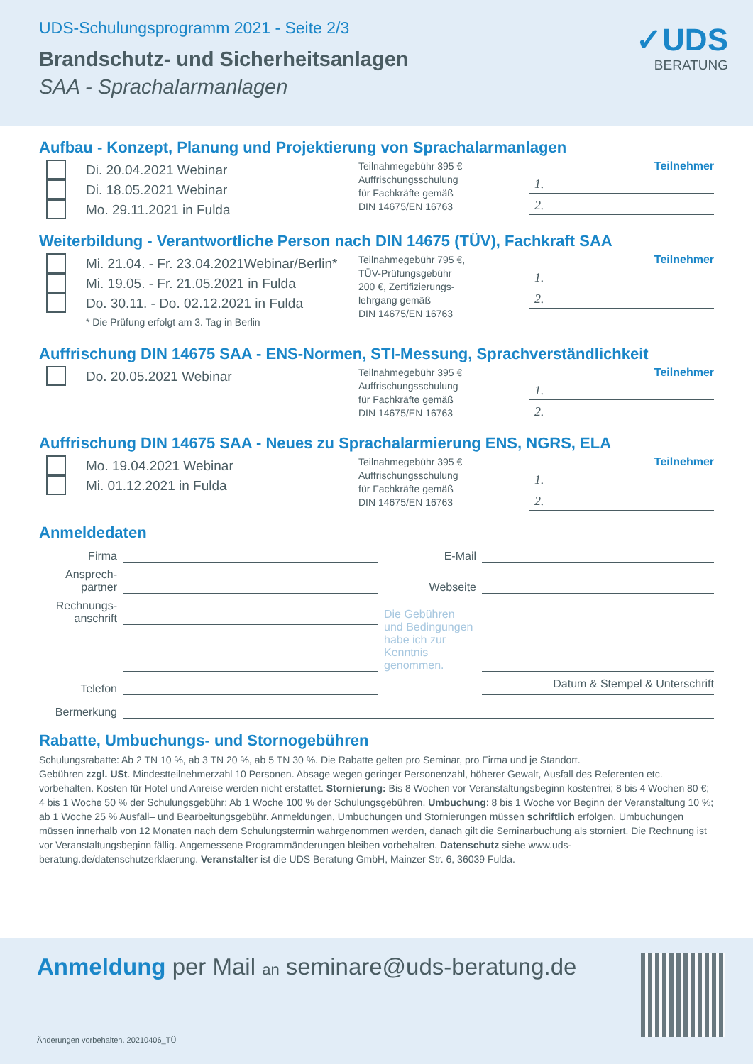UDS-Schulungsprogramm 2021 - Seite 2/3
Brandschutz- und Sicherheitsanlagen
SAA - Sprachalarmanlagen
✓UDS
BERATUNG
Aufbau - Konzept, Planung und Projektierung von Sprachalarmanlagen
Di. 20.04.2021 Webinar
Di. 18.05.2021 Webinar
Mo. 29.11.2021 in Fulda
Teilnahmegebühr 395 €
Auffrischungsschulung
für Fachkräfte gemäß
DIN 14675/EN 16763
Teilnehmer
1.
2.
Weiterbildung - Verantwortliche Person nach DIN 14675 (TÜV), Fachkraft SAA
Mi. 21.04. - Fr. 23.04.2021Webinar/Berlin*
Mi. 19.05. - Fr. 21.05.2021 in Fulda
Do. 30.11. - Do. 02.12.2021 in Fulda
* Die Prüfung erfolgt am 3. Tag in Berlin
Teilnahmegebühr 795 €,
TÜV-Prüfungsgebühr
200 €, Zertifizierungs-
lehrgang gemäß
DIN 14675/EN 16763
Teilnehmer
1.
2.
Auffrischung DIN 14675 SAA - ENS-Normen, STI-Messung, Sprachverständlichkeit
Do. 20.05.2021 Webinar
Teilnahmegebühr 395 €
Auffrischungsschulung
für Fachkräfte gemäß
DIN 14675/EN 16763
Teilnehmer
1.
2.
Auffrischung DIN 14675 SAA - Neues zu Sprachalarmierung ENS, NGRS, ELA
Mo. 19.04.2021 Webinar
Mi. 01.12.2021 in Fulda
Teilnahmegebühr 395 €
Auffrischungsschulung
für Fachkräfte gemäß
DIN 14675/EN 16763
Teilnehmer
1.
2.
Anmeldedaten
Firma
E-Mail
Ansprech-
partner
Webseite
Rechnungs-
anschrift
Die Gebühren und Bedingungen habe ich zur Kenntnis genommen.
Telefon
Datum & Stempel & Unterschrift
Bermerkung
Rabatte, Umbuchungs- und Stornogebühren
Schulungsrabatte: Ab 2 TN 10 %, ab 3 TN 20 %, ab 5 TN 30 %. Die Rabatte gelten pro Seminar, pro Firma und je Standort.
Gebühren zzgl. USt. Mindestteilnehmerzahl 10 Personen. Absage wegen geringer Personenzahl, höherer Gewalt, Ausfall des Referenten etc. vorbehalten. Kosten für Hotel und Anreise werden nicht erstattet. Stornierung: Bis 8 Wochen vor Veranstaltungsbeginn kostenfrei; 8 bis 4 Wochen 80 €; 4 bis 1 Woche 50 % der Schulungsgebühr; Ab 1 Woche 100 % der Schulungsgebühren. Umbuchung: 8 bis 1 Woche vor Beginn der Veranstaltung 10 %; ab 1 Woche 25 % Ausfall– und Bearbeitungsgebühr. Anmeldungen, Umbuchungen und Stornierungen müssen schriftlich erfolgen. Umbuchungen müssen innerhalb von 12 Monaten nach dem Schulungstermin wahrgenommen werden, danach gilt die Seminarbuchung als storniert. Die Rechnung ist vor Veranstaltungsbeginn fällig. Angemessene Programmänderungen bleiben vorbehalten. Datenschutz siehe www.uds-beratung.de/datenschutzerklaerung. Veranstalter ist die UDS Beratung GmbH, Mainzer Str. 6, 36039 Fulda.
Anmeldung per Mail an seminare@uds-beratung.de
Änderungen vorbehalten. 20210406_TÜ